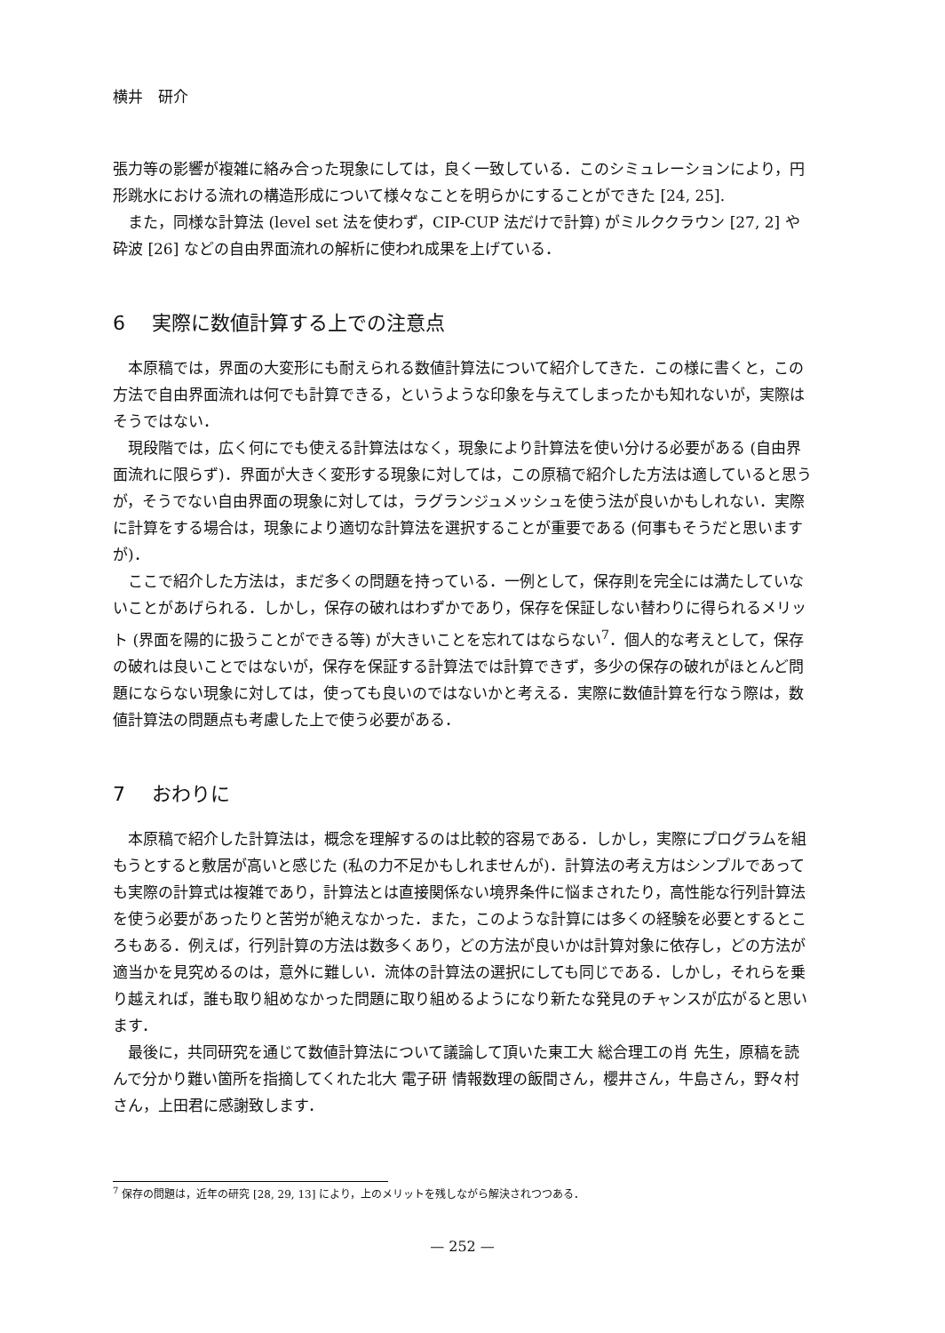横井　研介
張力等の影響が複雑に絡み合った現象にしては，良く一致している．このシミュレーションにより，円形跳水における流れの構造形成について様々なことを明らかにすることができた [24, 25].
また，同様な計算法 (level set 法を使わず，CIP-CUP 法だけで計算) がミルククラウン [27, 2] や砕波 [26] などの自由界面流れの解析に使われ成果を上げている．
6 実際に数値計算する上での注意点
本原稿では，界面の大変形にも耐えられる数値計算法について紹介してきた．この様に書くと，この方法で自由界面流れは何でも計算できる，というような印象を与えてしまったかも知れないが，実際はそうではない．
現段階では，広く何にでも使える計算法はなく，現象により計算法を使い分ける必要がある (自由界面流れに限らず)．界面が大きく変形する現象に対しては，この原稿で紹介した方法は適していると思うが，そうでない自由界面の現象に対しては，ラグランジュメッシュを使う法が良いかもしれない．実際に計算をする場合は，現象により適切な計算法を選択することが重要である (何事もそうだと思いますが)．
ここで紹介した方法は，まだ多くの問題を持っている．一例として，保存則を完全には満たしていないことがあげられる．しかし，保存の破れはわずかであり，保存を保証しない替わりに得られるメリット (界面を陽的に扱うことができる等) が大きいことを忘れてはならない<sup>7</sup>．個人的な考えとして，保存の破れは良いことではないが，保存を保証する計算法では計算できず，多少の保存の破れがほとんど問題にならない現象に対しては，使っても良いのではないかと考える．実際に数値計算を行なう際は，数値計算法の問題点も考慮した上で使う必要がある．
7 おわりに
本原稿で紹介した計算法は，概念を理解するのは比較的容易である．しかし，実際にプログラムを組もうとすると敷居が高いと感じた (私の力不足かもしれませんが)．計算法の考え方はシンプルであっても実際の計算式は複雑であり，計算法とは直接関係ない境界条件に悩まされたり，高性能な行列計算法を使う必要があったりと苦労が絶えなかった．また，このような計算には多くの経験を必要とするところもある．例えば，行列計算の方法は数多くあり，どの方法が良いかは計算対象に依存し，どの方法が適当かを見究めるのは，意外に難しい．流体の計算法の選択にしても同じである．しかし，それらを乗り越えれば，誰も取り組めなかった問題に取り組めるようになり新たな発見のチャンスが広がると思います．
最後に，共同研究を通じて数値計算法について議論して頂いた東工大 総合理工の肖 先生，原稿を読んで分かり難い箇所を指摘してくれた北大 電子研 情報数理の飯間さん，櫻井さん，牛島さん，野々村さん，上田君に感謝致します．
<sup>7</sup> 保存の問題は，近年の研究 [28, 29, 13] により，上のメリットを残しながら解決されつつある．
— 252 —